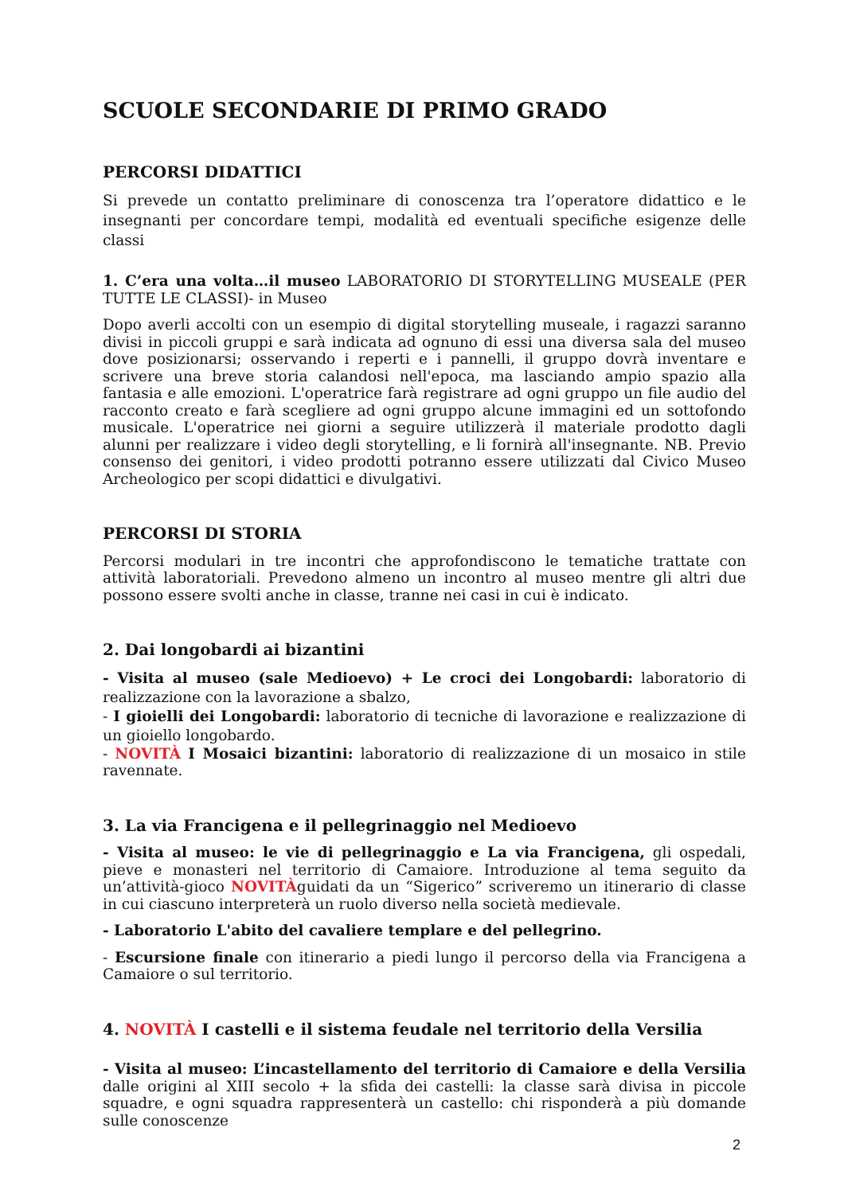SCUOLE SECONDARIE DI PRIMO GRADO
PERCORSI DIDATTICI
Si prevede un contatto preliminare di conoscenza tra l’operatore didattico e le insegnanti per concordare tempi, modalità ed eventuali specifiche esigenze delle classi
1. C’era una volta…il museo LABORATORIO DI STORYTELLING MUSEALE (PER TUTTE LE CLASSI)- in Museo
Dopo averli accolti con un esempio di digital storytelling museale, i ragazzi saranno divisi in piccoli gruppi e sarà indicata ad ognuno di essi una diversa sala del museo dove posizionarsi; osservando i reperti e i pannelli, il gruppo dovrà inventare e scrivere una breve storia calandosi nell'epoca, ma lasciando ampio spazio alla fantasia e alle emozioni. L'operatrice farà registrare ad ogni gruppo un file audio del racconto creato e farà scegliere ad ogni gruppo alcune immagini ed un sottofondo musicale. L'operatrice nei giorni a seguire utilizzerà il materiale prodotto dagli alunni per realizzare i video degli storytelling, e li fornirà all'insegnante. NB. Previo consenso dei genitori, i video prodotti potranno essere utilizzati dal Civico Museo Archeologico per scopi didattici e divulgativi.
PERCORSI DI STORIA
Percorsi modulari in tre incontri che approfondiscono le tematiche trattate con attività laboratoriali. Prevedono almeno un incontro al museo mentre gli altri due possono essere svolti anche in classe, tranne nei casi in cui è indicato.
2. Dai longobardi ai bizantini
- Visita al museo (sale Medioevo) + Le croci dei Longobardi: laboratorio di realizzazione con la lavorazione a sbalzo,
- I gioielli dei Longobardi: laboratorio di tecniche di lavorazione e realizzazione di un gioiello longobardo.
- NOVITÀ I Mosaici bizantini: laboratorio di realizzazione di un mosaico in stile ravennate.
3. La via Francigena e il pellegrinaggio nel Medioevo
- Visita al museo: le vie di pellegrinaggio e La via Francigena, gli ospedali, pieve e monasteri nel territorio di Camaiore. Introduzione al tema seguito da un’attività-gioco NOVITÀguidati da un “Sigerico” scriveremo un itinerario di classe in cui ciascuno interpreterà un ruolo diverso nella società medievale.
- Laboratorio L'abito del cavaliere templare e del pellegrino.
- Escursione finale con itinerario a piedi lungo il percorso della via Francigena a Camaiore o sul territorio.
4. NOVITÀ I castelli e il sistema feudale nel territorio della Versilia
- Visita al museo: L’incastellamento del territorio di Camaiore e della Versilia dalle origini al XIII secolo + la sfida dei castelli: la classe sarà divisa in piccole squadre, e ogni squadra rappresenterà un castello: chi risponderà a più domande sulle conoscenze
2